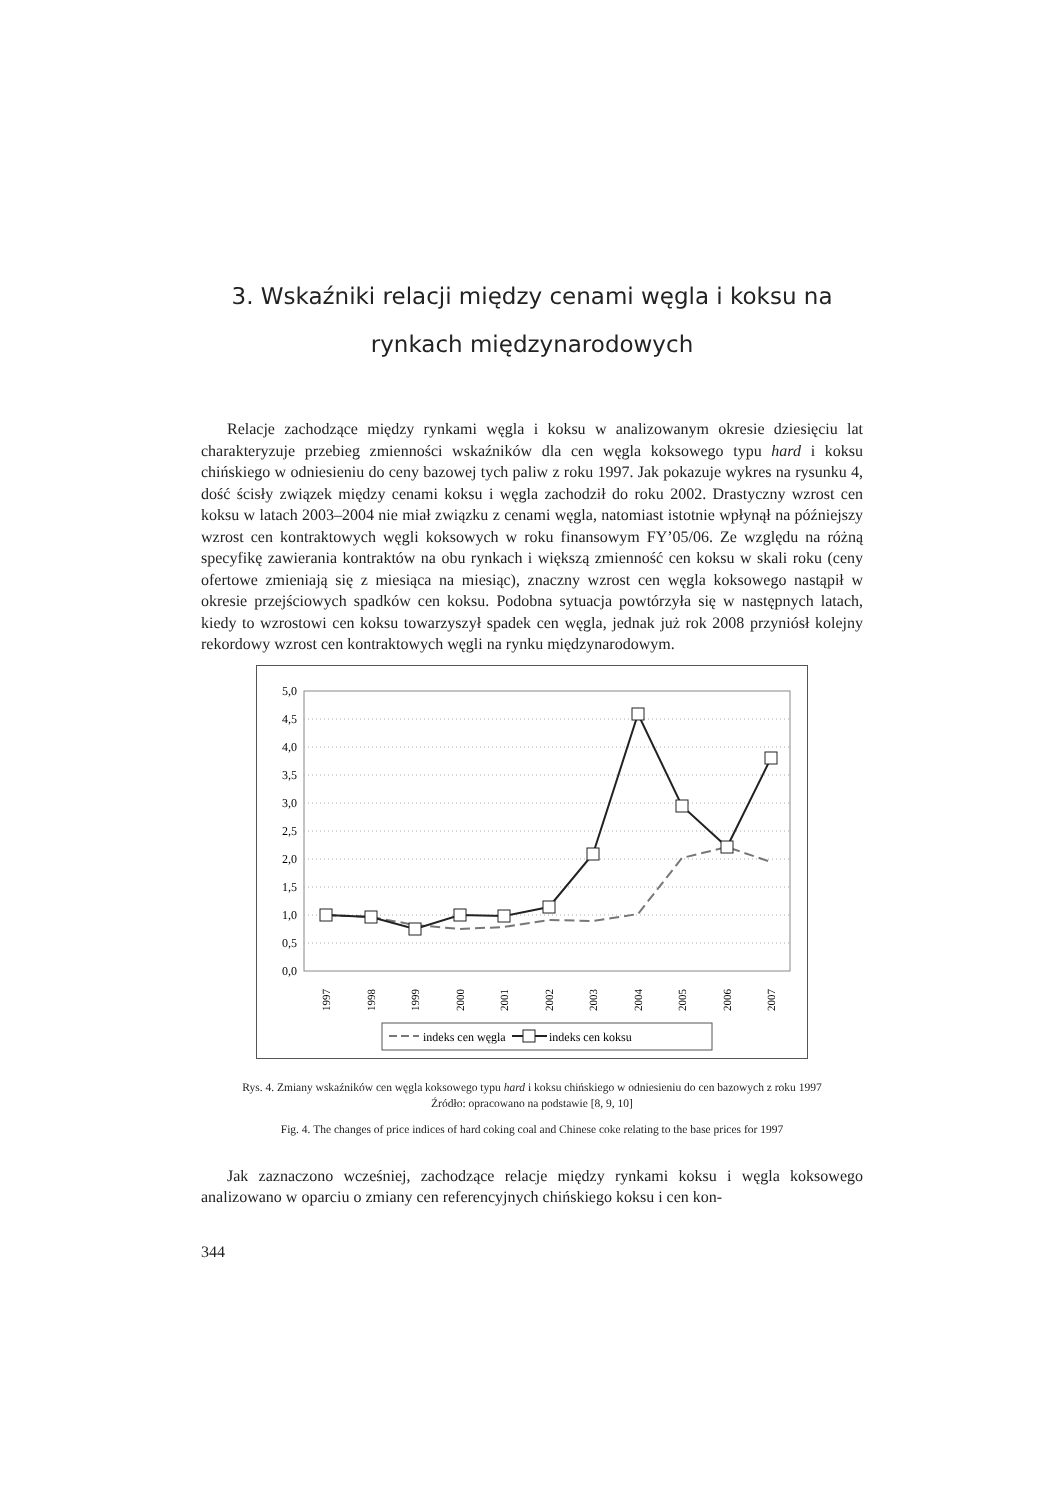3. Wskaźniki relacji między cenami węgla i koksu na rynkach międzynarodowych
Relacje zachodzące między rynkami węgla i koksu w analizowanym okresie dziesięciu lat charakteryzuje przebieg zmienności wskaźników dla cen węgla koksowego typu hard i koksu chińskiego w odniesieniu do ceny bazowej tych paliw z roku 1997. Jak pokazuje wykres na rysunku 4, dość ścisły związek między cenami koksu i węgla zachodził do roku 2002. Drastyczny wzrost cen koksu w latach 2003–2004 nie miał związku z cenami węgla, natomiast istotnie wpłynął na późniejszy wzrost cen kontraktowych węgli koksowych w roku finansowym FY’05/06. Ze względu na różną specyfikę zawierania kontraktów na obu rynkach i większą zmienność cen koksu w skali roku (ceny ofertowe zmieniają się z miesiąca na miesiąc), znaczny wzrost cen węgla koksowego nastąpił w okresie przejściowych spadków cen koksu. Podobna sytuacja powtórzyła się w następnych latach, kiedy to wzrostowi cen koksu towarzyszył spadek cen węgla, jednak już rok 2008 przyniósł kolejny rekordowy wzrost cen kontraktowych węgli na rynku międzynarodowym.
5,0
4,5
4,0
3,5
3,0
2,5
2,0
1,5
1,0
0,5
0,0
1997
1998
1999
2000
2001
2002
2003
2004
2005
2006
2007
indeks cen węgla
indeks cen koksu
Rys. 4. Zmiany wskaźników cen węgla koksowego typu hard i koksu chińskiego w odniesieniu do cen bazowych z roku 1997
Źródło: opracowano na podstawie [8, 9, 10]
Fig. 4. The changes of price indices of hard coking coal and Chinese coke relating to the base prices for 1997
Jak zaznaczono wcześniej, zachodzące relacje między rynkami koksu i węgla koksowego analizowano w oparciu o zmiany cen referencyjnych chińskiego koksu i cen kon-
344